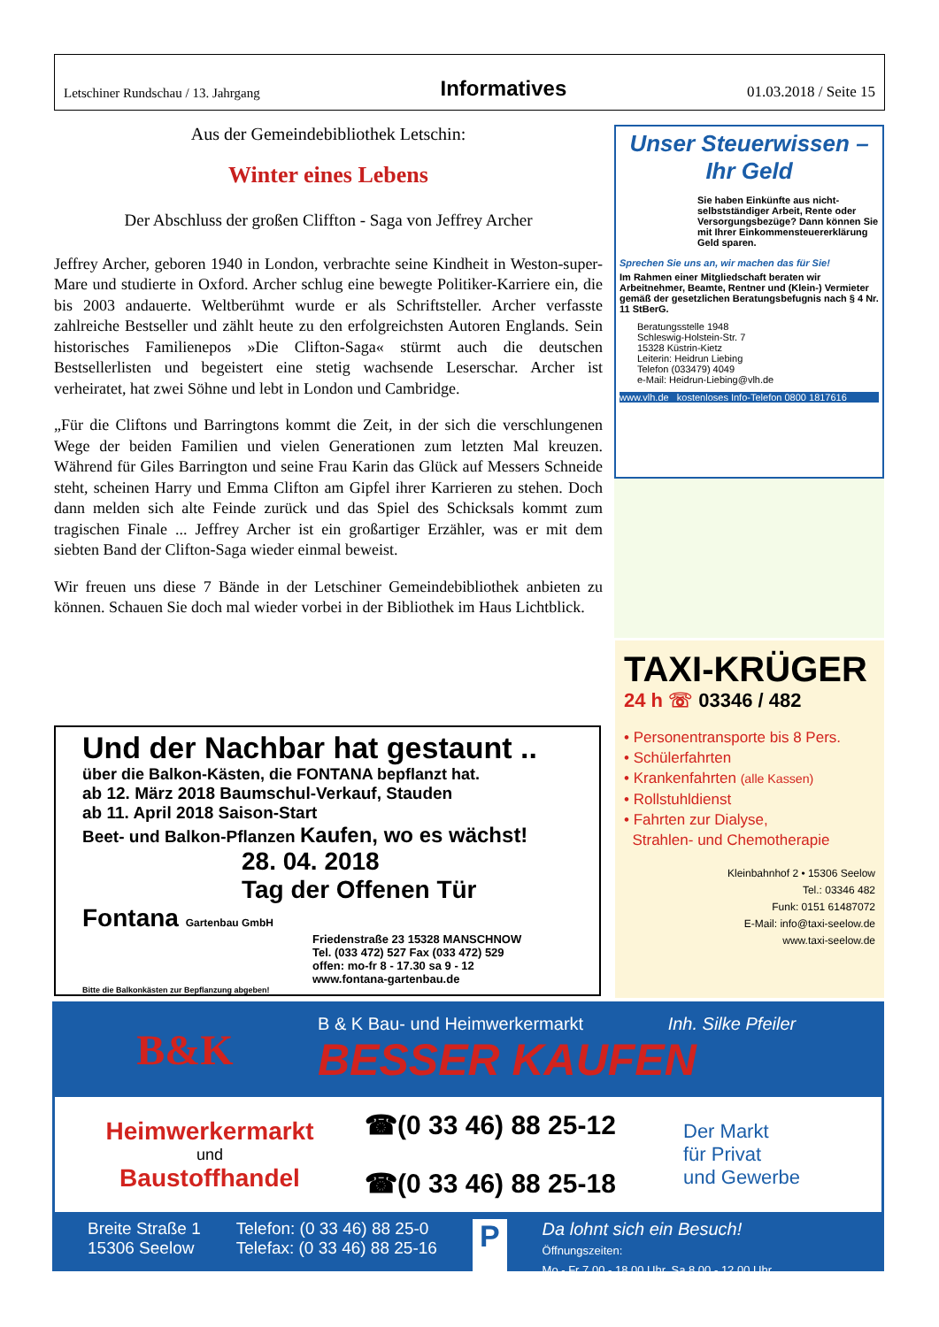Letschiner Rundschau / 13. Jahrgang Informatives 01.03.2018 / Seite 15
Aus der Gemeindebibliothek Letschin:
Winter eines Lebens
Der Abschluss der großen Cliffton - Saga von Jeffrey Archer
Jeffrey Archer, geboren 1940 in London, verbrachte seine Kindheit in Weston-super-Mare und studierte in Oxford. Archer schlug eine bewegte Politiker-Karriere ein, die bis 2003 andauerte. Weltberühmt wurde er als Schriftsteller. Archer verfasste zahlreiche Bestseller und zählt heute zu den erfolgreichsten Autoren Englands. Sein historisches Familienepos »Die Clifton-Saga« stürmt auch die deutschen Bestsellerlisten und begeistert eine stetig wachsende Leserschar. Archer ist verheiratet, hat zwei Söhne und lebt in London und Cambridge.
„Für die Cliftons und Barringtons kommt die Zeit, in der sich die verschlungenen Wege der beiden Familien und vielen Generationen zum letzten Mal kreuzen. Während für Giles Barrington und seine Frau Karin das Glück auf Messers Schneide steht, scheinen Harry und Emma Clifton am Gipfel ihrer Karrieren zu stehen. Doch dann melden sich alte Feinde zurück und das Spiel des Schicksals kommt zum tragischen Finale ... Jeffrey Archer ist ein großartiger Erzähler, was er mit dem siebten Band der Clifton-Saga wieder einmal beweist.
Wir freuen uns diese 7 Bände in der Letschiner Gemeindebibliothek anbieten zu können. Schauen Sie doch mal wieder vorbei in der Bibliothek im Haus Lichtblick.
Unser Steuerwissen – Ihr Geld
Sie haben Einkünfte aus nicht-selbstständiger Arbeit, Rente oder Versorgungsbezüge? Dann können Sie mit Ihrer Einkommensteuererklärung Geld sparen.
Sprechen Sie uns an, wir machen das für Sie!
Im Rahmen einer Mitgliedschaft beraten wir Arbeitnehmer, Beamte, Rentner und (Klein-) Vermieter gemäß der gesetzlichen Beratungsbefugnis nach § 4 Nr. 11 StBerG.
Beratungsstelle 1948
Schleswig-Holstein-Str. 7
15328 Küstrin-Kietz
Leiterin: Heidrun Liebing
Telefon (033479) 4049
e-Mail: Heidrun-Liebing@vlh.de
www.vlh.de kostenloses Info-Telefon 0800 1817616
Und der Nachbar hat gestaunt ..
über die Balkon-Kästen, die FONTANA bepflanzt hat.
ab 12. März 2018 Baumschul-Verkauf, Stauden
ab 11. April 2018 Saison-Start
Beet- und Balkon-Pflanzen Kaufen, wo es wächst!
28. 04. 2018
Tag der Offenen Tür
Fontana Gartenbau GmbH
Friedenstraße 23 15328 MANSCHNOW
Tel. (033 472) 527 Fax (033 472) 529
offen: mo-fr 8 - 17.30 sa 9 - 12
www.fontana-gartenbau.de
Bitte die Balkonkästen zur Bepflanzung abgeben!
TAXI-KRÜGER
24 h ☏ 03346 / 482
• Personentransporte bis 8 Pers.
• Schülerfahrten
• Krankenfahrten (alle Kassen)
• Rollstuhldienst
• Fahrten zur Dialyse,
Strahlen- und Chemotherapie
Kleinbahnhof 2 • 15306 Seelow
Tel.: 03346 482
Funk: 0151 61487072
E-Mail: info@taxi-seelow.de
www.taxi-seelow.de
B&K
B & K Bau- und Heimwerkermarkt Inh. Silke Pfeiler
BESSER KAUFEN
Heimwerkermarkt
und
Baustoffhandel
☎(0 33 46) 88 25-12
☎(0 33 46) 88 25-18
Der Markt
für Privat
und Gewerbe
Breite Straße 1
15306 Seelow
Telefon: (0 33 46) 88 25-0
Telefax: (0 33 46) 88 25-16
P
Da lohnt sich ein Besuch!
Öffnungszeiten:
Mo - Fr 7.00 - 18.00 Uhr, Sa 8.00 - 12.00 Uhr